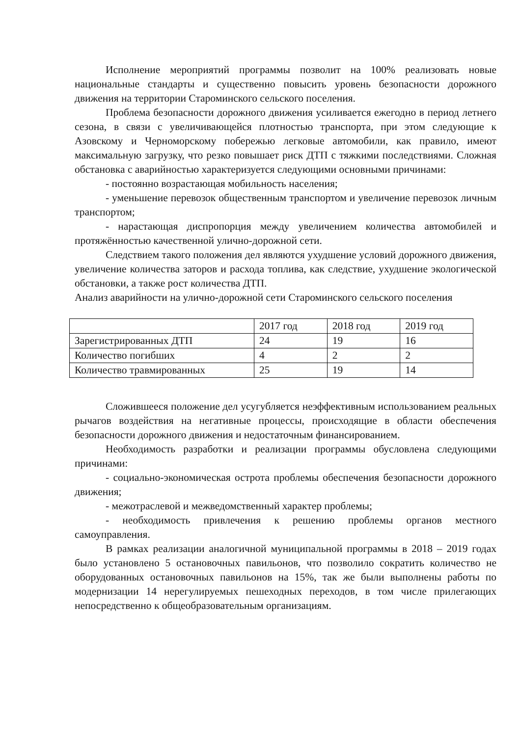Исполнение мероприятий программы позволит на 100% реализовать новые национальные стандарты и существенно повысить уровень безопасности дорожного движения на территории Староминского сельского поселения.
Проблема безопасности дорожного движения усиливается ежегодно в период летнего сезона, в связи с увеличивающейся плотностью транспорта, при этом следующие к Азовскому и Черноморскому побережью легковые автомобили, как правило, имеют максимальную загрузку, что резко повышает риск ДТП с тяжкими последствиями. Сложная обстановка с аварийностью характеризуется следующими основными причинами:
- постоянно возрастающая мобильность населения;
- уменьшение перевозок общественным транспортом и увеличение перевозок личным транспортом;
- нарастающая диспропорция между увеличением количества автомобилей и протяжённостью качественной улично-дорожной сети.
Следствием такого положения дел являются ухудшение условий дорожного движения, увеличение количества заторов и расхода топлива, как следствие, ухудшение экологической обстановки, а также рост количества ДТП.
Анализ аварийности на улично-дорожной сети Староминского сельского поселения
| | 2017 год | 2018 год | 2019 год |
| Зарегистрированных ДТП | 24 | 19 | 16 |
| Количество погибших | 4 | 2 | 2 |
| Количество травмированных | 25 | 19 | 14 |
Сложившееся положение дел усугубляется неэффективным использованием реальных рычагов воздействия на негативные процессы, происходящие в области обеспечения безопасности дорожного движения и недостаточным финансированием.
Необходимость разработки и реализации программы обусловлена следующими причинами:
- социально-экономическая острота проблемы обеспечения безопасности дорожного движения;
- межотраслевой и межведомственный характер проблемы;
- необходимость привлечения к решению проблемы органов местного самоуправления.
В рамках реализации аналогичной муниципальной программы в 2018 – 2019 годах было установлено 5 остановочных павильонов, что позволило сократить количество не оборудованных остановочных павильонов на 15%, так же были выполнены работы по модернизации 14 нерегулируемых пешеходных переходов, в том числе прилегающих непосредственно к общеобразовательным организациям.